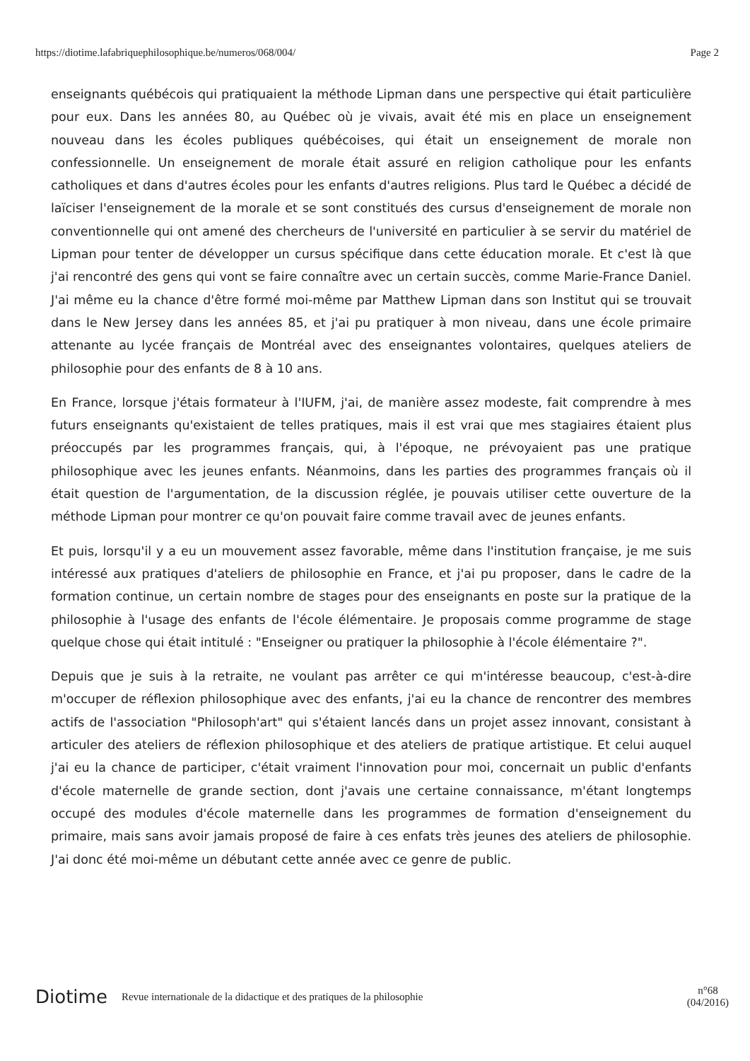https://diotime.lafabriquephilosophique.be/numeros/068/004/ Page 2
enseignants québécois qui pratiquaient la méthode Lipman dans une perspective qui était particulière pour eux. Dans les années 80, au Québec où je vivais, avait été mis en place un enseignement nouveau dans les écoles publiques québécoises, qui était un enseignement de morale non confessionnelle. Un enseignement de morale était assuré en religion catholique pour les enfants catholiques et dans d'autres écoles pour les enfants d'autres religions. Plus tard le Québec a décidé de laïciser l'enseignement de la morale et se sont constitués des cursus d'enseignement de morale non conventionnelle qui ont amené des chercheurs de l'université en particulier à se servir du matériel de Lipman pour tenter de développer un cursus spécifique dans cette éducation morale. Et c'est là que j'ai rencontré des gens qui vont se faire connaître avec un certain succès, comme Marie-France Daniel. J'ai même eu la chance d'être formé moi-même par Matthew Lipman dans son Institut qui se trouvait dans le New Jersey dans les années 85, et j'ai pu pratiquer à mon niveau, dans une école primaire attenante au lycée français de Montréal avec des enseignantes volontaires, quelques ateliers de philosophie pour des enfants de 8 à 10 ans.
En France, lorsque j'étais formateur à l'IUFM, j'ai, de manière assez modeste, fait comprendre à mes futurs enseignants qu'existaient de telles pratiques, mais il est vrai que mes stagiaires étaient plus préoccupés par les programmes français, qui, à l'époque, ne prévoyaient pas une pratique philosophique avec les jeunes enfants. Néanmoins, dans les parties des programmes français où il était question de l'argumentation, de la discussion réglée, je pouvais utiliser cette ouverture de la méthode Lipman pour montrer ce qu'on pouvait faire comme travail avec de jeunes enfants.
Et puis, lorsqu'il y a eu un mouvement assez favorable, même dans l'institution française, je me suis intéressé aux pratiques d'ateliers de philosophie en France, et j'ai pu proposer, dans le cadre de la formation continue, un certain nombre de stages pour des enseignants en poste sur la pratique de la philosophie à l'usage des enfants de l'école élémentaire. Je proposais comme programme de stage quelque chose qui était intitulé : "Enseigner ou pratiquer la philosophie à l'école élémentaire ?".
Depuis que je suis à la retraite, ne voulant pas arrêter ce qui m'intéresse beaucoup, c'est-à-dire m'occuper de réflexion philosophique avec des enfants, j'ai eu la chance de rencontrer des membres actifs de l'association "Philosoph'art" qui s'étaient lancés dans un projet assez innovant, consistant à articuler des ateliers de réflexion philosophique et des ateliers de pratique artistique. Et celui auquel j'ai eu la chance de participer, c'était vraiment l'innovation pour moi, concernait un public d'enfants d'école maternelle de grande section, dont j'avais une certaine connaissance, m'étant longtemps occupé des modules d'école maternelle dans les programmes de formation d'enseignement du primaire, mais sans avoir jamais proposé de faire à ces enfats très jeunes des ateliers de philosophie. J'ai donc été moi-même un débutant cette année avec ce genre de public.
Diotime Revue internationale de la didactique et des pratiques de la philosophie n°68
(04/2016)